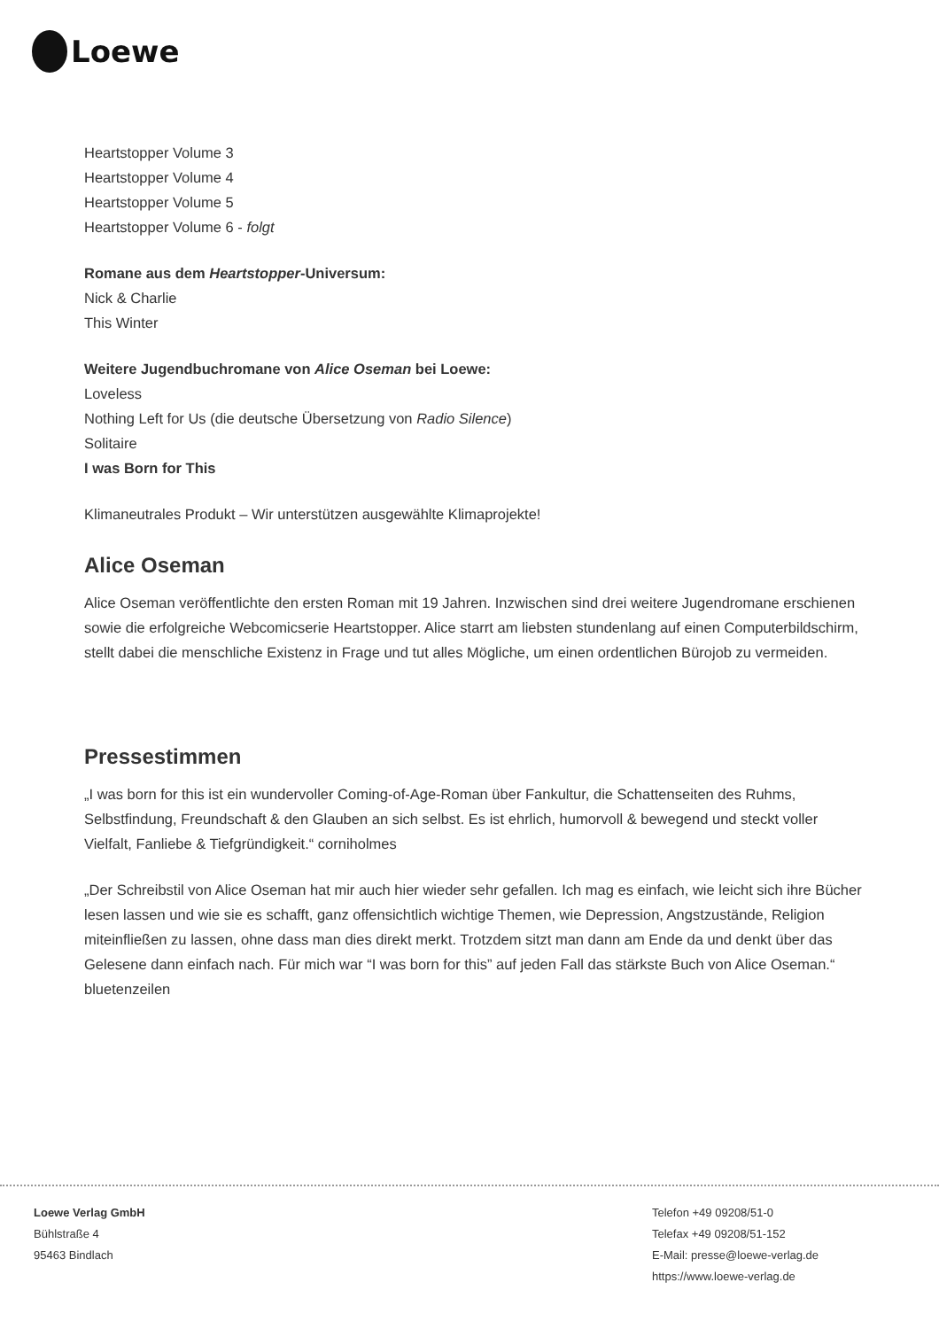Loewe
Heartstopper Volume 3
Heartstopper Volume 4
Heartstopper Volume 5
Heartstopper Volume 6 - folgt
Romane aus dem Heartstopper-Universum:
Nick & Charlie
This Winter
Weitere Jugendbuchromane von Alice Oseman bei Loewe:
Loveless
Nothing Left for Us (die deutsche Übersetzung von Radio Silence)
Solitaire
I was Born for This
Klimaneutrales Produkt – Wir unterstützen ausgewählte Klimaprojekte!
Alice Oseman
Alice Oseman veröffentlichte den ersten Roman mit 19 Jahren. Inzwischen sind drei weitere Jugendromane erschienen sowie die erfolgreiche Webcomicserie Heartstopper. Alice starrt am liebsten stundenlang auf einen Computerbildschirm, stellt dabei die menschliche Existenz in Frage und tut alles Mögliche, um einen ordentlichen Bürojob zu vermeiden.
Pressestimmen
„I was born for this ist ein wundervoller Coming-of-Age-Roman über Fankultur, die Schattenseiten des Ruhms, Selbstfindung, Freundschaft & den Glauben an sich selbst. Es ist ehrlich, humorvoll & bewegend und steckt voller Vielfalt, Fanliebe & Tiefgründigkeit.“ corniholmes
„Der Schreibstil von Alice Oseman hat mir auch hier wieder sehr gefallen. Ich mag es einfach, wie leicht sich ihre Bücher lesen lassen und wie sie es schafft, ganz offensichtlich wichtige Themen, wie Depression, Angstzustände, Religion miteinfließen zu lassen, ohne dass man dies direkt merkt. Trotzdem sitzt man dann am Ende da und denkt über das Gelesene dann einfach nach. Für mich war “I was born for this” auf jeden Fall das stärkste Buch von Alice Oseman.“ bluetenzeilen
Loewe Verlag GmbH
Bühlstraße 4
95463 Bindlach
Telefon +49 09208/51-0
Telefax +49 09208/51-152
E-Mail: presse@loewe-verlag.de
https://www.loewe-verlag.de